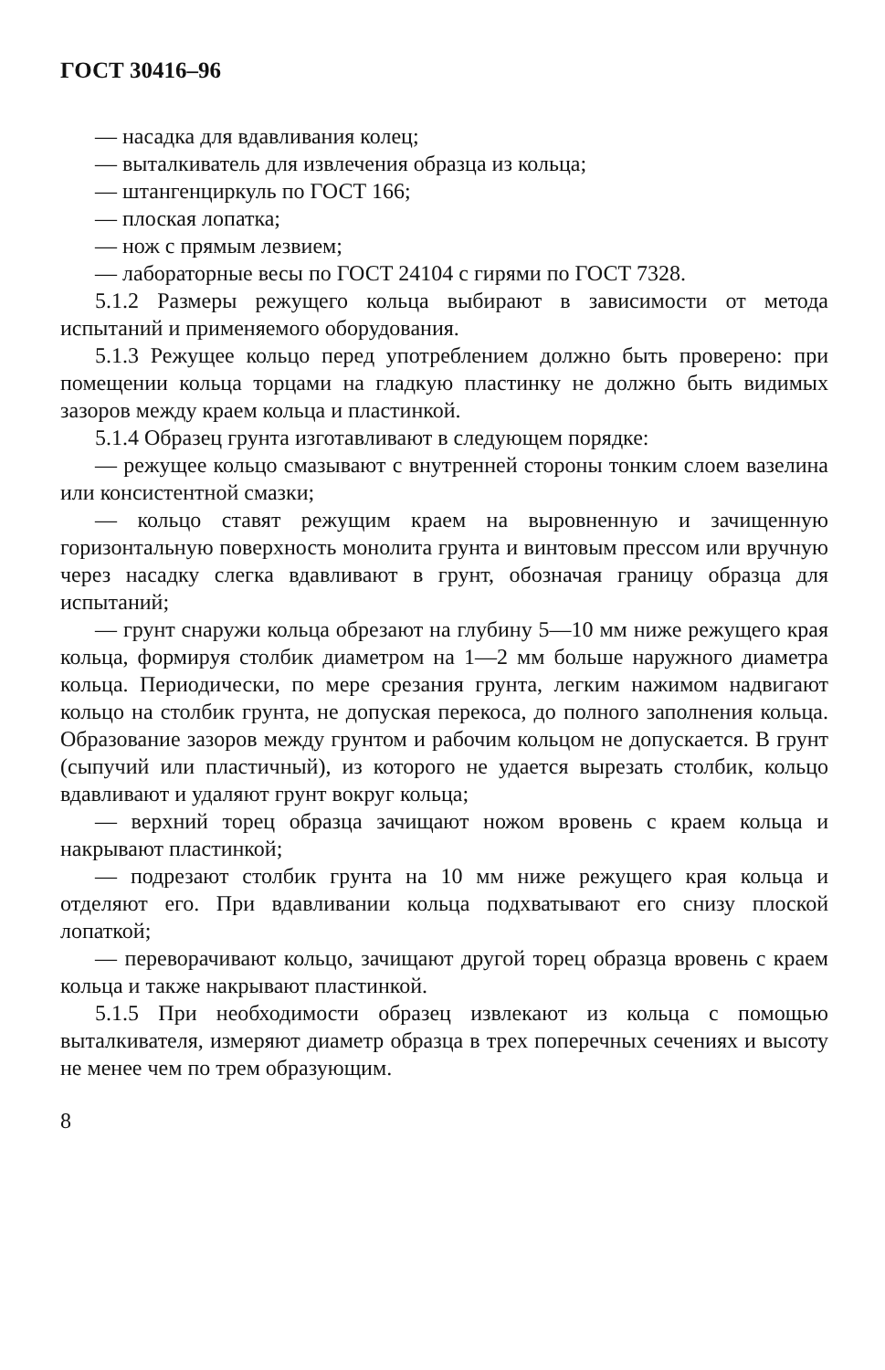ГОСТ 30416–96
— насадка для вдавливания колец;
— выталкиватель для извлечения образца из кольца;
— штангенциркуль по ГОСТ 166;
— плоская лопатка;
— нож с прямым лезвием;
— лабораторные весы по ГОСТ 24104 с гирями по ГОСТ 7328.
5.1.2 Размеры режущего кольца выбирают в зависимости от метода испытаний и применяемого оборудования.
5.1.3 Режущее кольцо перед употреблением должно быть проверено: при помещении кольца торцами на гладкую пластинку не должно быть видимых зазоров между краем кольца и пластинкой.
5.1.4 Образец грунта изготавливают в следующем порядке:
— режущее кольцо смазывают с внутренней стороны тонким слоем вазелина или консистентной смазки;
— кольцо ставят режущим краем на выровненную и зачищенную горизонтальную поверхность монолита грунта и винтовым прессом или вручную через насадку слегка вдавливают в грунт, обозначая границу образца для испытаний;
— грунт снаружи кольца обрезают на глубину 5—10 мм ниже режущего края кольца, формируя столбик диаметром на 1—2 мм больше наружного диаметра кольца. Периодически, по мере срезания грунта, легким нажимом надвигают кольцо на столбик грунта, не допуская перекоса, до полного заполнения кольца. Образование зазоров между грунтом и рабочим кольцом не допускается. В грунт (сыпучий или пластичный), из которого не удается вырезать столбик, кольцо вдавливают и удаляют грунт вокруг кольца;
— верхний торец образца зачищают ножом вровень с краем кольца и накрывают пластинкой;
— подрезают столбик грунта на 10 мм ниже режущего края кольца и отделяют его. При вдавливании кольца подхватывают его снизу плоской лопаткой;
— переворачивают кольцо, зачищают другой торец образца вровень с краем кольца и также накрывают пластинкой.
5.1.5 При необходимости образец извлекают из кольца с помощью выталкивателя, измеряют диаметр образца в трех поперечных сечениях и высоту не менее чем по трем образующим.
8